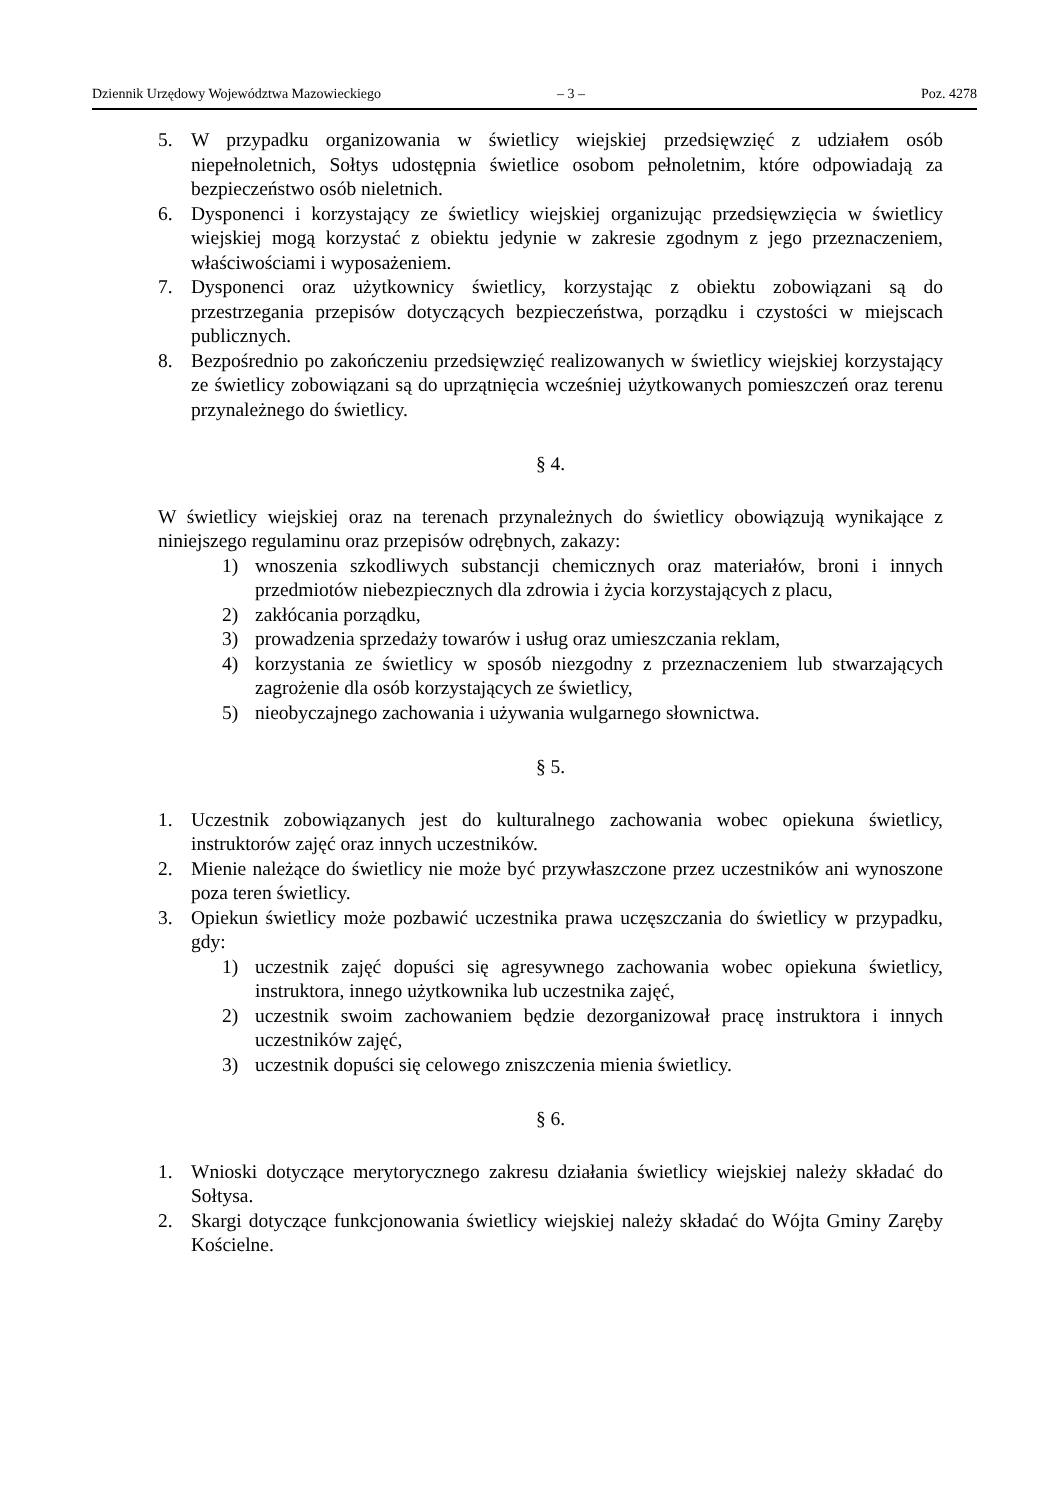Dziennik Urzędowy Województwa Mazowieckiego – 3 – Poz. 4278
5. W przypadku organizowania w świetlicy wiejskiej przedsięwzięć z udziałem osób niepełnoletnich, Sołtys udostępnia świetlice osobom pełnoletnim, które odpowiadają za bezpieczeństwo osób nieletnich.
6. Dysponenci i korzystający ze świetlicy wiejskiej organizując przedsięwzięcia w świetlicy wiejskiej mogą korzystać z obiektu jedynie w zakresie zgodnym z jego przeznaczeniem, właściwościami i wyposażeniem.
7. Dysponenci oraz użytkownicy świetlicy, korzystając z obiektu zobowiązani są do przestrzegania przepisów dotyczących bezpieczeństwa, porządku i czystości w miejscach publicznych.
8. Bezpośrednio po zakończeniu przedsięwzięć realizowanych w świetlicy wiejskiej korzystający ze świetlicy zobowiązani są do uprzątnięcia wcześniej użytkowanych pomieszczeń oraz terenu przynależnego do świetlicy.
§ 4.
W świetlicy wiejskiej oraz na terenach przynależnych do świetlicy obowiązują wynikające z niniejszego regulaminu oraz przepisów odrębnych, zakazy:
1) wnoszenia szkodliwych substancji chemicznych oraz materiałów, broni i innych przedmiotów niebezpiecznych dla zdrowia i życia korzystających z placu,
2) zakłócania porządku,
3) prowadzenia sprzedaży towarów i usług oraz umieszczania reklam,
4) korzystania ze świetlicy w sposób niezgodny z przeznaczeniem lub stwarzających zagrożenie dla osób korzystających ze świetlicy,
5) nieobyczajnego zachowania i używania wulgarnego słownictwa.
§ 5.
1. Uczestnik zobowiązanych jest do kulturalnego zachowania wobec opiekuna świetlicy, instruktorów zajęć oraz innych uczestników.
2. Mienie należące do świetlicy nie może być przywłaszczone przez uczestników ani wynoszone poza teren świetlicy.
3. Opiekun świetlicy może pozbawić uczestnika prawa uczęszczania do świetlicy w przypadku, gdy:
1) uczestnik zajęć dopuści się agresywnego zachowania wobec opiekuna świetlicy, instruktora, innego użytkownika lub uczestnika zajęć,
2) uczestnik swoim zachowaniem będzie dezorganizował pracę instruktora i innych uczestników zajęć,
3) uczestnik dopuści się celowego zniszczenia mienia świetlicy.
§ 6.
1. Wnioski dotyczące merytorycznego zakresu działania świetlicy wiejskiej należy składać do Sołtysa.
2. Skargi dotyczące funkcjonowania świetlicy wiejskiej należy składać do Wójta Gminy Zaręby Kościelne.